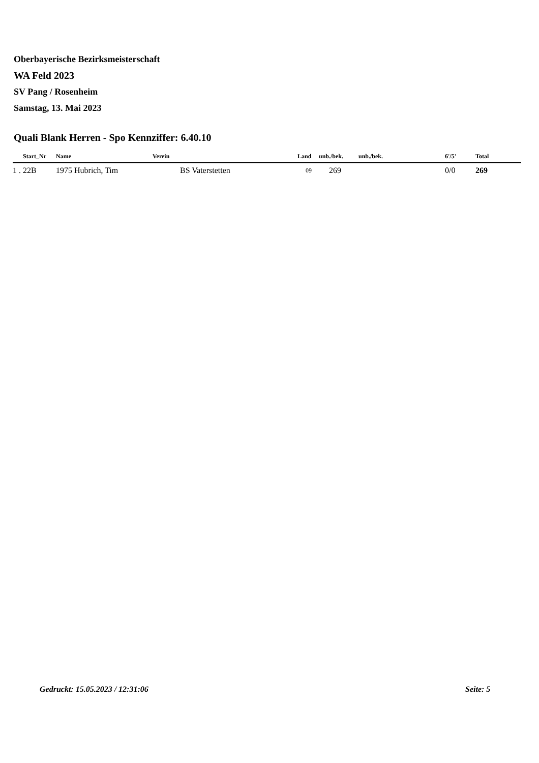Oberbayerische Bezirksmeisterschaft
WA Feld 2023
SV Pang / Rosenheim
Samstag, 13. Mai 2023
Quali Blank Herren - Spo Kennziffer: 6.40.10
| | Start_Nr | Name | Verein | Land | unb./bek. | unb./bek. | 6'/5' | Total |
| --- | --- | --- | --- | --- | --- | --- | --- | --- |
| 1 . | 22B | 1975 Hubrich, Tim | BS Vaterstetten | 09 | 269 | | 0/0 | 269 |
Gedruckt: 15.05.2023 / 12:31:06
Seite: 5